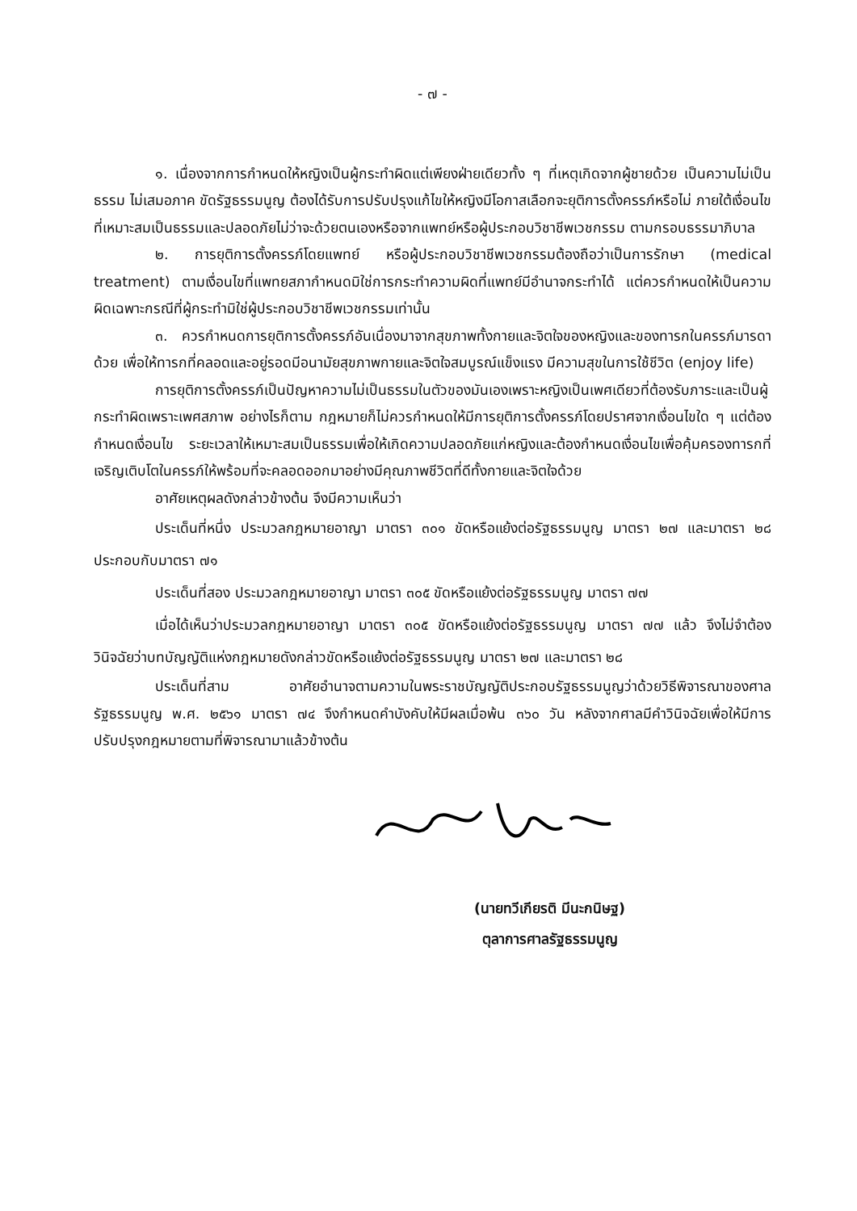- ๗ -
๑. เนื่องจากการกำหนดให้หญิงเป็นผู้กระทำผิดแต่เพียงฝ่ายเดียวทั้ง ๆ ที่เหตุเกิดจากผู้ชายด้วย เป็นความไม่เป็นธรรม ไม่เสมอภาค ขัดรัฐธรรมนูญ ต้องได้รับการปรับปรุงแก้ไขให้หญิงมีโอกาสเลือกจะยุติการตั้งครรภ์หรือไม่ ภายใต้เงื่อนไขที่เหมาะสมเป็นธรรมและปลอดภัยไม่ว่าจะด้วยตนเองหรือจากแพทย์หรือผู้ประกอบวิชาชีพเวชกรรม ตามกรอบธรรมาภิบาล
๒. การยุติการตั้งครรภ์โดยแพทย์ หรือผู้ประกอบวิชาชีพเวชกรรมต้องถือว่าเป็นการรักษา (medical treatment) ตามเงื่อนไขที่แพทยสภากำหนดมิใช่การกระทำความผิดที่แพทย์มีอำนาจกระทำได้ แต่ควรกำหนดให้เป็นความผิดเฉพาะกรณีที่ผู้กระทำมิใช่ผู้ประกอบวิชาชีพเวชกรรมเท่านั้น
๓. ควรกำหนดการยุติการตั้งครรภ์อันเนื่องมาจากสุขภาพทั้งกายและจิตใจของหญิงและของทารกในครรภ์มารดาด้วย เพื่อให้ทารกที่คลอดและอยู่รอดมีอนามัยสุขภาพกายและจิตใจสมบูรณ์แข็งแรง มีความสุขในการใช้ชีวิต (enjoy life)
การยุติการตั้งครรภ์เป็นปัญหาความไม่เป็นธรรมในตัวของมันเองเพราะหญิงเป็นเพศเดียวที่ต้องรับภาระและเป็นผู้กระทำผิดเพราะเพศสภาพ อย่างไรก็ตาม กฎหมายก็ไม่ควรกำหนดให้มีการยุติการตั้งครรภ์โดยปราศจากเงื่อนไขใด ๆ แต่ต้องกำหนดเงื่อนไข ระยะเวลาให้เหมาะสมเป็นธรรมเพื่อให้เกิดความปลอดภัยแก่หญิงและต้องกำหนดเงื่อนไขเพื่อคุ้มครองทารกที่เจริญเติบโตในครรภ์ให้พร้อมที่จะคลอดออกมาอย่างมีคุณภาพชีวิตที่ดีทั้งกายและจิตใจด้วย
อาศัยเหตุผลดังกล่าวข้างต้น จึงมีความเห็นว่า
ประเด็นที่หนึ่ง ประมวลกฎหมายอาญา มาตรา ๓๐๑ ขัดหรือแย้งต่อรัฐธรรมนูญ มาตรา ๒๗ และมาตรา ๒๘ ประกอบกับมาตรา ๗๑
ประเด็นที่สอง ประมวลกฎหมายอาญา มาตรา ๓๐๕ ขัดหรือแย้งต่อรัฐธรรมนูญ มาตรา ๗๗
เมื่อได้เห็นว่าประมวลกฎหมายอาญา มาตรา ๓๐๕ ขัดหรือแย้งต่อรัฐธรรมนูญ มาตรา ๗๗ แล้ว จึงไม่จำต้องวินิจฉัยว่าบทบัญญัติแห่งกฎหมายดังกล่าวขัดหรือแย้งต่อรัฐธรรมนูญ มาตรา ๒๗ และมาตรา ๒๘
ประเด็นที่สาม อาศัยอำนาจตามความในพระราชบัญญัติประกอบรัฐธรรมนูญว่าด้วยวิธีพิจารณาของศาลรัฐธรรมนูญ พ.ศ. ๒๕๖๑ มาตรา ๗๔ จึงกำหนดคำบังคับให้มีผลเมื่อพ้น ๓๖๐ วัน หลังจากศาลมีคำวินิจฉัยเพื่อให้มีการปรับปรุงกฎหมายตามที่พิจารณามาแล้วข้างต้น
(นายทวีเกียรติ มีนะกนิษฐ)
ตุลาการศาลรัฐธรรมนูญ